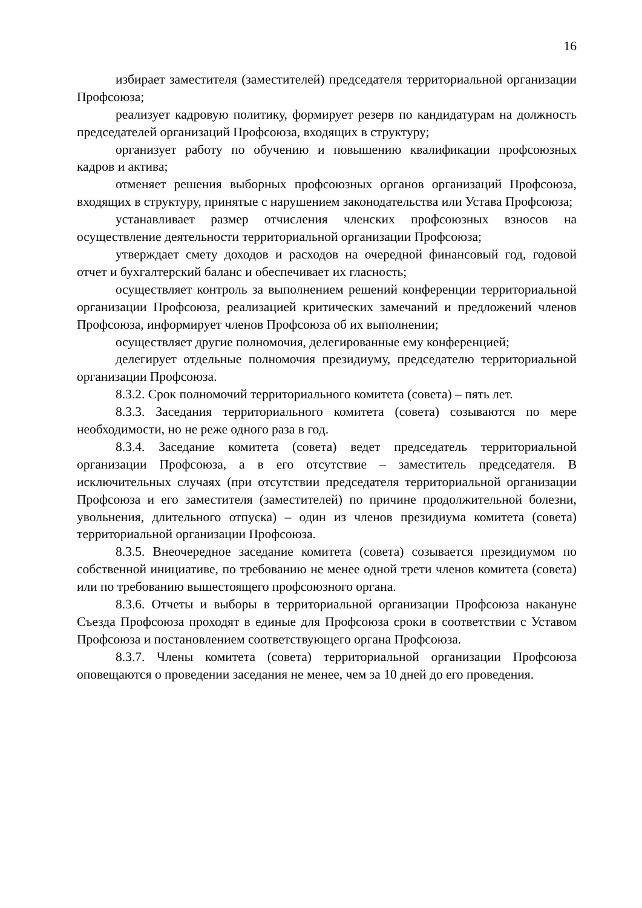16
избирает заместителя (заместителей) председателя территориальной организации Профсоюза;
реализует кадровую политику, формирует резерв по кандидатурам на должность председателей организаций Профсоюза, входящих в структуру;
организует работу по обучению и повышению квалификации профсоюзных кадров и актива;
отменяет решения выборных профсоюзных органов организаций Профсоюза, входящих в структуру, принятые с нарушением законодательства или Устава Профсоюза;
устанавливает размер отчисления членских профсоюзных взносов на осуществление деятельности территориальной организации Профсоюза;
утверждает смету доходов и расходов на очередной финансовый год, годовой отчет и бухгалтерский баланс и обеспечивает их гласность;
осуществляет контроль за выполнением решений конференции территориальной организации Профсоюза, реализацией критических замечаний и предложений членов Профсоюза, информирует членов Профсоюза об их выполнении;
осуществляет другие полномочия, делегированные ему конференцией;
делегирует отдельные полномочия президиуму, председателю территориальной организации Профсоюза.
8.3.2. Срок полномочий территориального комитета (совета) – пять лет.
8.3.3. Заседания территориального комитета (совета) созываются по мере необходимости, но не реже одного раза в год.
8.3.4. Заседание комитета (совета) ведет председатель территориальной организации Профсоюза, а в его отсутствие – заместитель председателя. В исключительных случаях (при отсутствии председателя территориальной организации Профсоюза и его заместителя (заместителей) по причине продолжительной болезни, увольнения, длительного отпуска) – один из членов президиума комитета (совета) территориальной организации Профсоюза.
8.3.5. Внеочередное заседание комитета (совета) созывается президиумом по собственной инициативе, по требованию не менее одной трети членов комитета (совета) или по требованию вышестоящего профсоюзного органа.
8.3.6. Отчеты и выборы в территориальной организации Профсоюза накануне Съезда Профсоюза проходят в единые для Профсоюза сроки в соответствии с Уставом Профсоюза и постановлением соответствующего органа Профсоюза.
8.3.7. Члены комитета (совета) территориальной организации Профсоюза оповещаются о проведении заседания не менее, чем за 10 дней до его проведения.